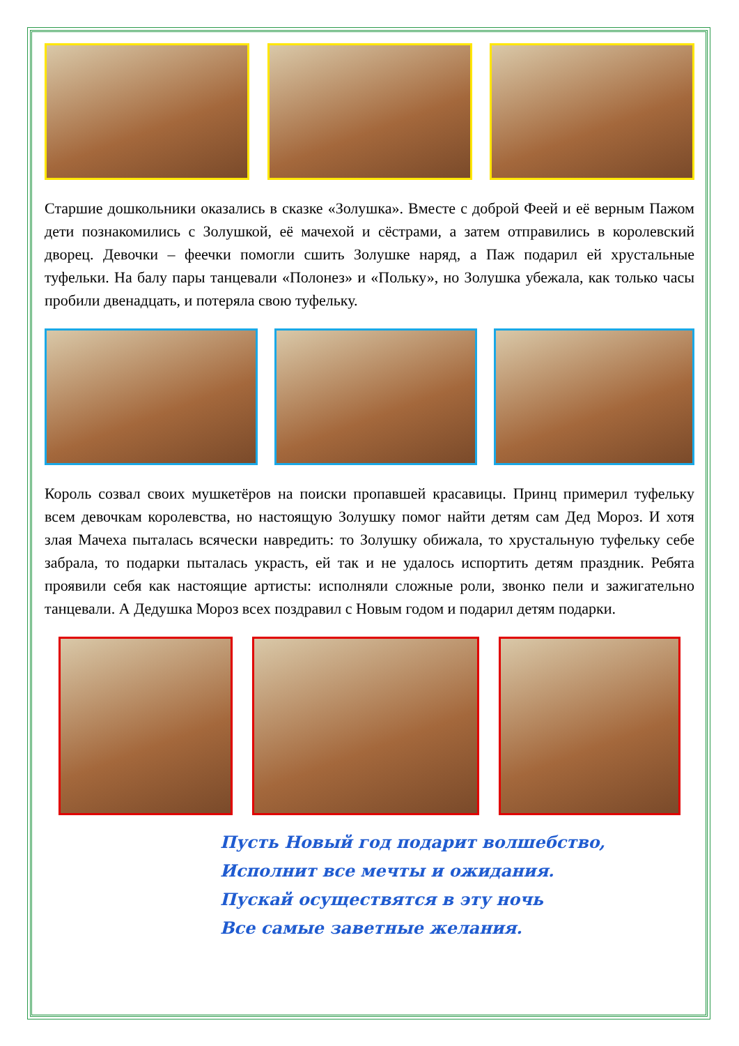Старшие дошкольники оказались в сказке «Золушка». Вместе с доброй Феей и её верным Пажом дети познакомились с Золушкой, её мачехой и сёстрами, а затем отправились в королевский дворец. Девочки – феечки помогли сшить Золушке наряд, а Паж подарил ей хрустальные туфельки. На балу пары танцевали «Полонез» и «Польку», но Золушка убежала, как только часы пробили двенадцать, и потеряла свою туфельку.
Король созвал своих мушкетёров на поиски пропавшей красавицы. Принц примерил туфельку всем девочкам королевства, но настоящую Золушку помог найти детям сам Дед Мороз. И хотя злая Мачеха пыталась всячески навредить: то Золушку обижала, то хрустальную туфельку себе забрала, то подарки пыталась украсть, ей так и не удалось испортить детям праздник. Ребята проявили себя как настоящие артисты: исполняли сложные роли, звонко пели и зажигательно танцевали. А Дедушка Мороз всех поздравил с Новым годом и подарил детям подарки.
Пусть Новый год подарит волшебство,
Исполнит все мечты и ожидания.
Пускай осуществятся в эту ночь
Все самые заветные желания.